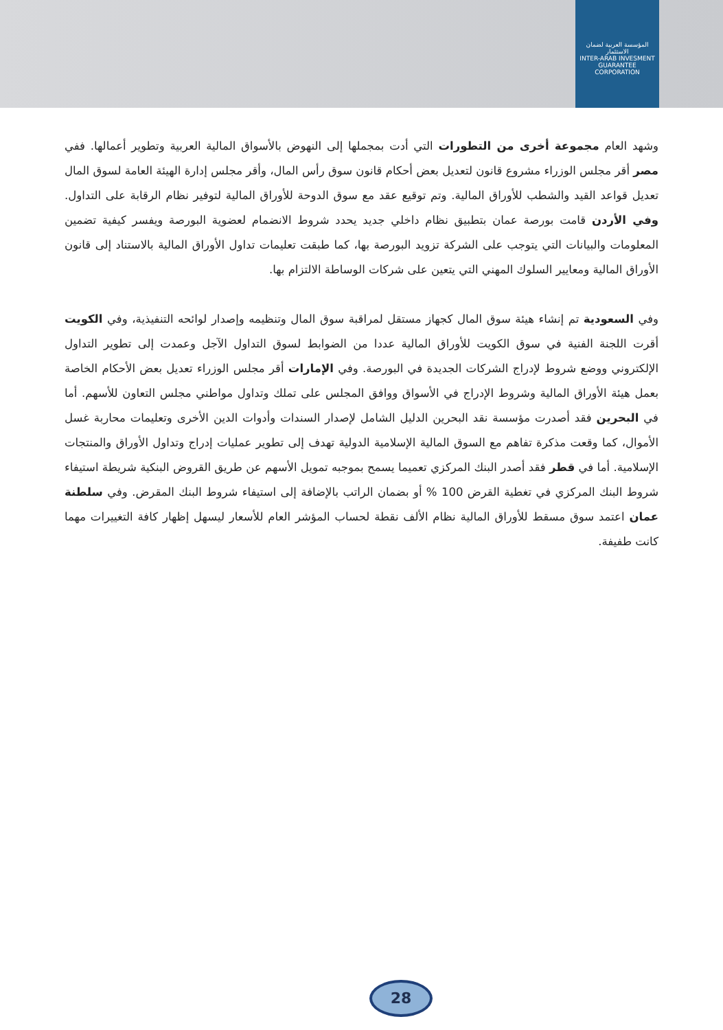المؤسسة العربية لضمان الاستثمار
INTER-ARAB INVESMENT GUARANTEE CORPORATION
وشهد العام مجموعة أخرى من التطورات التي أدت بمجملها إلى النهوض بالأسواق المالية العربية وتطوير أعمالها. ففي مصر أقر مجلس الوزراء مشروع قانون لتعديل بعض أحكام قانون سوق رأس المال، وأقر مجلس إدارة الهيئة العامة لسوق المال تعديل قواعد القيد والشطب للأوراق المالية. وتم توقيع عقد مع سوق الدوحة للأوراق المالية لتوفير نظام الرقابة على التداول. وفي الأردن قامت بورصة عمان بتطبيق نظام داخلي جديد يحدد شروط الانضمام لعضوية البورصة ويفسر كيفية تضمين المعلومات والبيانات التي يتوجب على الشركة تزويد البورصة بها، كما طبقت تعليمات تداول الأوراق المالية بالاستناد إلى قانون الأوراق المالية ومعايير السلوك المهني التي يتعين على شركات الوساطة الالتزام بها.
وفي السعودية تم إنشاء هيئة سوق المال كجهاز مستقل لمراقبة سوق المال وتنظيمه وإصدار لوائحه التنفيذية، وفي الكويت أقرت اللجنة الفنية في سوق الكويت للأوراق المالية عددا من الضوابط لسوق التداول الآجل وعمدت إلى تطوير التداول الإلكتروني ووضع شروط لإدراج الشركات الجديدة في البورصة. وفي الإمارات أقر مجلس الوزراء تعديل بعض الأحكام الخاصة بعمل هيئة الأوراق المالية وشروط الإدراج في الأسواق ووافق المجلس على تملك وتداول مواطني مجلس التعاون للأسهم. أما في البحرين فقد أصدرت مؤسسة نقد البحرين الدليل الشامل لإصدار السندات وأدوات الدين الأخرى وتعليمات محاربة غسل الأموال، كما وقعت مذكرة تفاهم مع السوق المالية الإسلامية الدولية تهدف إلى تطوير عمليات إدراج وتداول الأوراق والمنتجات الإسلامية. أما في قطر فقد أصدر البنك المركزي تعميما يسمح بموجبه تمويل الأسهم عن طريق القروض البنكية شريطة استيفاء شروط البنك المركزي في تغطية القرض 100 % أو بضمان الراتب بالإضافة إلى استيفاء شروط البنك المقرض. وفي سلطنة عمان اعتمد سوق مسقط للأوراق المالية نظام الألف نقطة لحساب المؤشر العام للأسعار ليسهل إظهار كافة التغييرات مهما كانت طفيفة.
28